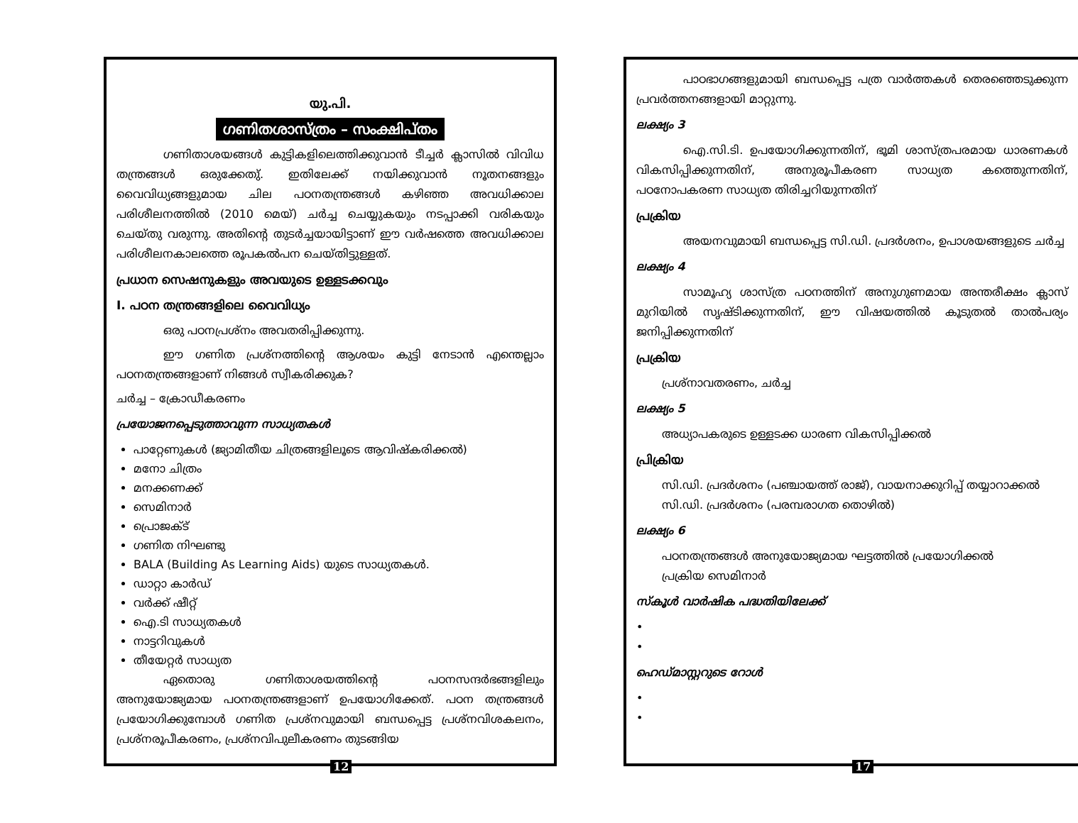യു.പി.
ഗണിതശാസ്ത്രം – സംക്ഷിപ്തം
ഗണിതാശയങ്ങൾ കുട്ടികളിലെത്തിക്കുവാൻ ടീച്ചർ ക്ലാസിൽ വിവിധ തന്ത്രങ്ങൾ ഒരുക്കേതു്. ഇതിലേക്ക് നയിക്കുവാൻ നൂതനങ്ങളും വൈവിധ്യങ്ങളുമായ ചില പഠനതന്ത്രങ്ങൾ കഴിഞ്ഞ അവധിക്കാല പരിശീലനത്തിൽ (2010 മെയ്) ചർച്ച ചെയ്യുകയും നടപ്പാക്കി വരികയും ചെയ്തു വരുന്നു. അതിന്റെ തുടർച്ചയായിട്ടാണ് ഈ വർഷത്തെ അവധിക്കാല പരിശീലനകാലത്തെ രൂപകൽപന ചെയ്തിട്ടുള്ളത്.
പ്രധാന സെഷനുകളും അവയുടെ ഉള്ളടക്കവും
I. പഠന തന്ത്രങ്ങളിലെ വൈവിധ്യം
ഒരു പഠനപ്രശ്നം അവതരിപ്പിക്കുന്നു.
ഈ ഗണിത പ്രശ്നത്തിന്റെ ആശയം കുട്ടി നേടാൻ എന്തെല്ലാം പഠനതന്ത്രങ്ങളാണ് നിങ്ങൾ സ്വീകരിക്കുക?
ചർച്ച – ക്രോഡീകരണം
പ്രയോജനപ്പെടുത്താവുന്ന സാധ്യതകൾ
പാറ്റേണുകൾ (ജ്യാമിതീയ ചിത്രങ്ങളിലൂടെ ആവിഷ്കരിക്കൽ)
മനോ ചിത്രം
മനക്കണക്ക്
സെമിനാർ
പ്രൊജക്ട്
ഗണിത നിഘണ്ടു
BALA (Building As Learning Aids) യുടെ സാധ്യതകൾ.
ഡാറ്റാ കാർഡ്
വർക്ക് ഷീറ്റ്
ഐ.ടി സാധ്യതകൾ
നാട്ടറിവുകൾ
തീയേറ്റർ സാധ്യത
ഏതൊരു ഗണിതാശയത്തിന്റെ പഠനസന്ദർഭങ്ങളിലും അനുയോജ്യമായ പഠനതന്ത്രങ്ങളാണ് ഉപയോഗിക്കേത്. പഠന തന്ത്രങ്ങൾ പ്രയോഗിക്കുമ്പോൾ ഗണിത പ്രശ്നവുമായി ബന്ധപ്പെട്ട പ്രശ്നവിശകലനം, പ്രശ്നരൂപീകരണം, പ്രശ്നവിപുലീകരണം തുടങ്ങിയ
12
പാഠഭാഗങ്ങളുമായി ബന്ധപ്പെട്ട പത്ര വാർത്തകൾ തെരഞ്ഞെടുക്കുന്ന പ്രവർത്തനങ്ങളായി മാറ്റുന്നു.
ലക്ഷ്യം 3
ഐ.സി.ടി. ഉപയോഗിക്കുന്നതിന്, ഭൂമി ശാസ്ത്രപരമായ ധാരണകൾ വികസിപ്പിക്കുന്നതിന്, അനുരൂപീകരണ സാധ്യത കത്തെുന്നതിന്, പഠനോപകരണ സാധ്യത തിരിച്ചറിയുന്നതിന്
പ്രക്രിയ
അയനവുമായി ബന്ധപ്പെട്ട സി.ഡി. പ്രദർശനം, ഉപാശയങ്ങളുടെ ചർച്ച
ലക്ഷ്യം 4
സാമൂഹ്യ ശാസ്ത്ര പഠനത്തിന് അനുഗുണമായ അന്തരീക്ഷം ക്ലാസ് മുറിയിൽ സൃഷ്ടിക്കുന്നതിന്, ഈ വിഷയത്തിൽ കൂടുതൽ താൽപര്യം ജനിപ്പിക്കുന്നതിന്
പ്രക്രിയ
പ്രശ്നാവതരണം, ചർച്ച
ലക്ഷ്യം 5
അധ്യാപകരുടെ ഉള്ളടക്ക ധാരണ വികസിപ്പിക്കൽ
പ്രിക്രിയ
സി.ഡി. പ്രദർശനം (പഞ്ചായത്ത് രാജ്), വായനാക്കുറിപ്പ് തയ്യാറാക്കൽ
സി.ഡി. പ്രദർശനം (പരമ്പരാഗത തൊഴിൽ)
ലക്ഷ്യം 6
പഠനതന്ത്രങ്ങൾ അനുയോജ്യമായ ഘട്ടത്തിൽ പ്രയോഗിക്കൽ
പ്രക്രിയ സെമിനാർ
സ്കൂൾ വാർഷിക പദ്ധതിയിലേക്ക്
•
•
ഹെഡ്മാസ്റ്ററുടെ റോൾ
•
•
17